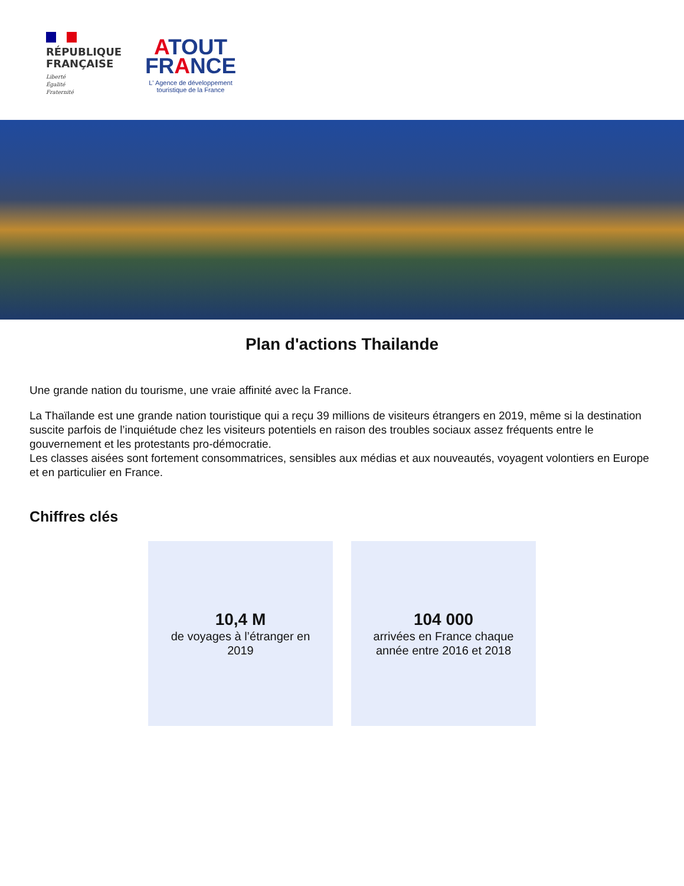RÉPUBLIQUE
FRANÇAISE
Liberté
Égalité
Fraternité
ATOUT
FRANCE
L' Agence de développement
touristique de la France
Plan d'actions Thailande
Une grande nation du tourisme, une vraie affinité avec la France.
La Thaïlande est une grande nation touristique qui a reçu 39 millions de visiteurs étrangers en 2019, même si la destination suscite parfois de l’inquiétude chez les visiteurs potentiels en raison des troubles sociaux assez fréquents entre le gouvernement et les protestants pro-démocratie.
Les classes aisées sont fortement consommatrices, sensibles aux médias et aux nouveautés, voyagent volontiers en Europe et en particulier en France.
Chiffres clés
10,4 M
de voyages à l’étranger en 2019
104 000
arrivées en France chaque année entre 2016 et 2018